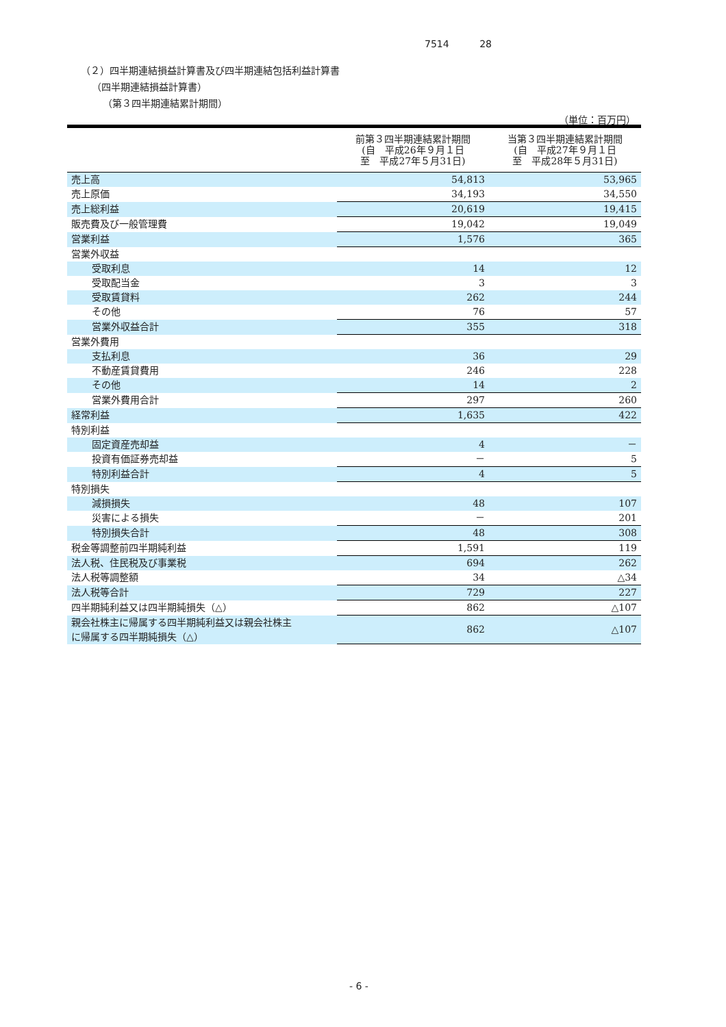7514 28
（２）四半期連結損益計算書及び四半期連結包括利益計算書
（四半期連結損益計算書）
（第３四半期連結累計期間）
（単位：百万円）
| | 前第３四半期連結累計期間 (自 平成26年９月１日 至 平成27年５月31日) | 当第３四半期連結累計期間 (自 平成27年９月１日 至 平成28年５月31日) |
| --- | --- | --- |
| 売上高 | 54,813 | 53,965 |
| 売上原価 | 34,193 | 34,550 |
| 売上総利益 | 20,619 | 19,415 |
| 販売費及び一般管理費 | 19,042 | 19,049 |
| 営業利益 | 1,576 | 365 |
| 営業外収益 | | |
| 受取利息 | 14 | 12 |
| 受取配当金 | 3 | 3 |
| 受取賃貸料 | 262 | 244 |
| その他 | 76 | 57 |
| 営業外収益合計 | 355 | 318 |
| 営業外費用 | | |
| 支払利息 | 36 | 29 |
| 不動産賃貸費用 | 246 | 228 |
| その他 | 14 | 2 |
| 営業外費用合計 | 297 | 260 |
| 経常利益 | 1,635 | 422 |
| 特別利益 | | |
| 固定資産売却益 | 4 | － |
| 投資有価証券売却益 | － | 5 |
| 特別利益合計 | 4 | 5 |
| 特別損失 | | |
| 減損損失 | 48 | 107 |
| 災害による損失 | － | 201 |
| 特別損失合計 | 48 | 308 |
| 税金等調整前四半期純利益 | 1,591 | 119 |
| 法人税、住民税及び事業税 | 694 | 262 |
| 法人税等調整額 | 34 | △34 |
| 法人税等合計 | 729 | 227 |
| 四半期純利益又は四半期純損失（△） | 862 | △107 |
| 親会社株主に帰属する四半期純利益又は親会社株主 に帰属する四半期純損失（△） | 862 | △107 |
- 6 -